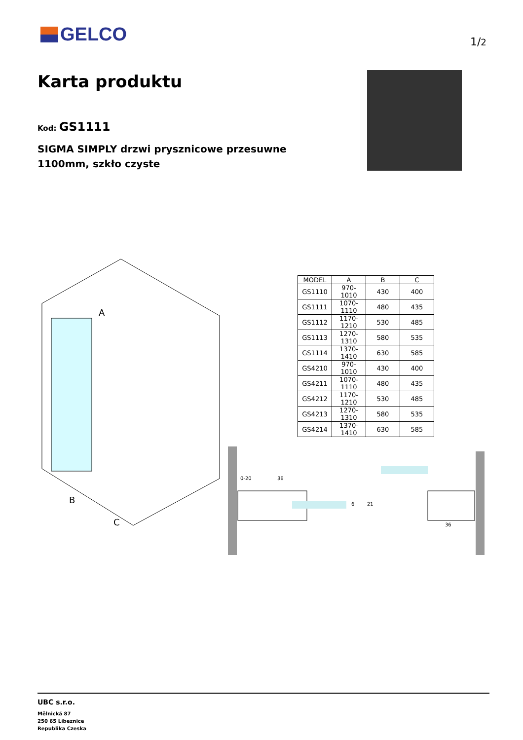GELCO 1/2
Karta produktu
Kod: GS1111
SIGMA SIMPLY drzwi prysznicowe przesuwne 1100mm, szkło czyste
A
B
C
| MODEL | A | B | C |
| --- | --- | --- | --- |
| GS1110 | 970-1010 | 430 | 400 |
| GS1111 | 1070-1110 | 480 | 435 |
| GS1112 | 1170-1210 | 530 | 485 |
| GS1113 | 1270-1310 | 580 | 535 |
| GS1114 | 1370-1410 | 630 | 585 |
| GS4210 | 970-1010 | 430 | 400 |
| GS4211 | 1070-1110 | 480 | 435 |
| GS4212 | 1170-1210 | 530 | 485 |
| GS4213 | 1270-1310 | 580 | 535 |
| GS4214 | 1370-1410 | 630 | 585 |
0-20
36
6
21
36
UBC s.r.o.
Mělnická 87
250 65 Líbeznice
Republika Czeska